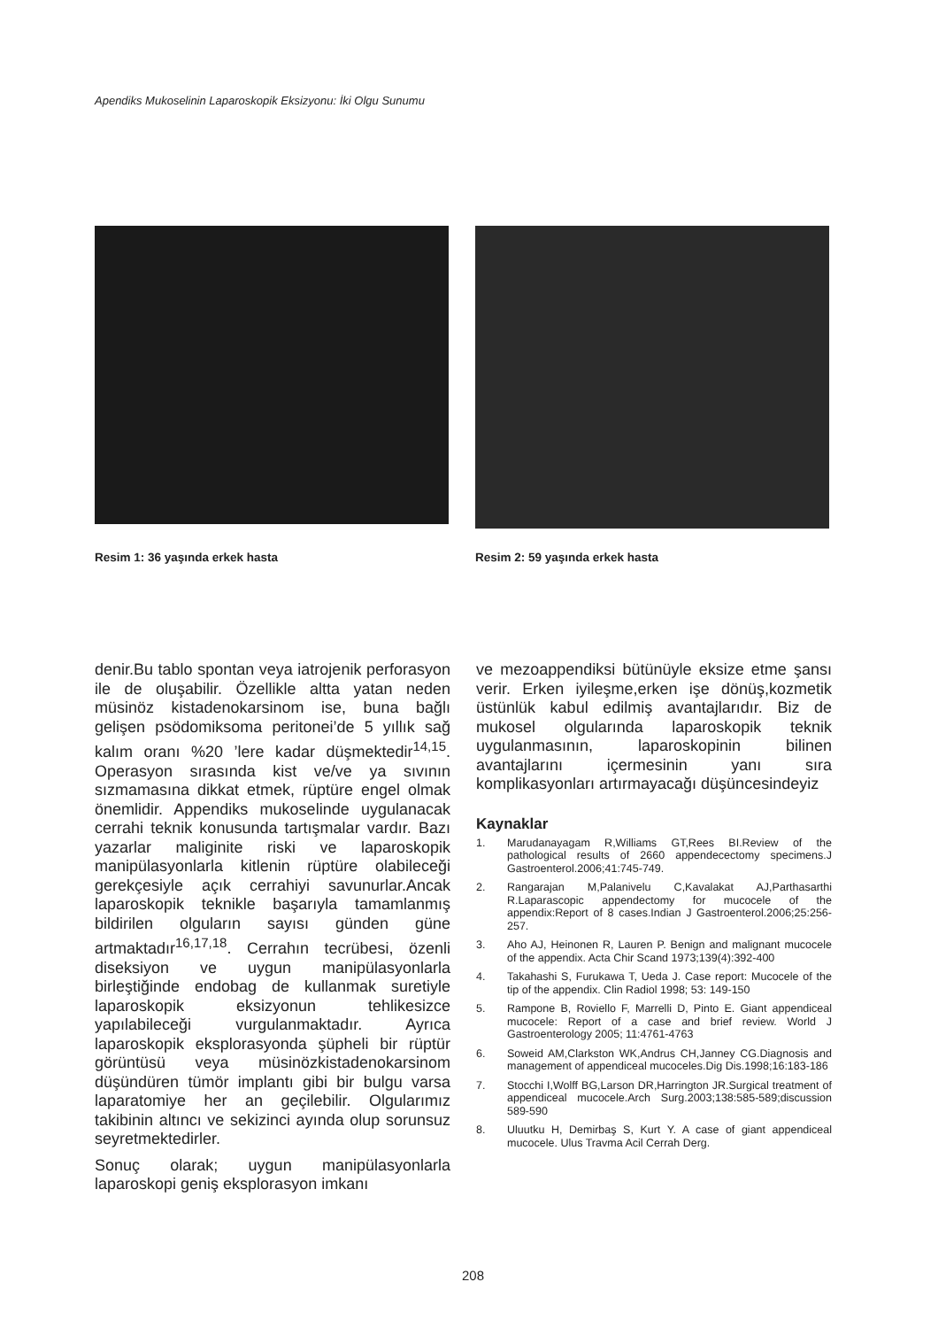Apendiks Mukoselinin Laparoskopik Eksizyonu: İki Olgu Sunumu
Resim 1: 36 yaşında erkek hasta
Resim 2: 59 yaşında erkek hasta
denir.Bu tablo spontan veya iatrojenik perforasyon ile de oluşabilir. Özellikle altta yatan neden müsinöz kistadenokarsinom ise, buna bağlı gelişen psödomiksoma peritonei’de 5 yıllık sağ kalım oranı %20 ’lere kadar düşmektedir<sup>14,15</sup>. Operasyon sırasında kist ve/ve ya sıvının sızmamasına dikkat etmek, rüptüre engel olmak önemlidir. Appendiks mukoselinde uygulanacak cerrahi teknik konusunda tartışmalar vardır. Bazı yazarlar maliginite riski ve laparoskopik manipülasyonlarla kitlenin rüptüre olabileceği gerekçesiyle açık cerrahiyi savunurlar.Ancak laparoskopik teknikle başarıyla tamamlanmış bildirilen olguların sayısı günden güne artmaktadır<sup>16,17,18</sup>. Cerrahın tecrübesi, özenli diseksiyon ve uygun manipülasyonlarla birleştiğinde endobag de kullanmak suretiyle laparoskopik eksizyonun tehlikesizce yapılabileceği vurgulanmaktadır. Ayrıca laparoskopik eksplorasyonda şüpheli bir rüptür görüntüsü veya müsinözkistadenokarsinom düşündüren tümör implantı gibi bir bulgu varsa laparatomiye her an geçilebilir. Olgularımız takibinin altıncı ve sekizinci ayında olup sorunsuz seyretmektedirler.
Sonuç olarak; uygun manipülasyonlarla laparoskopi geniş eksplorasyon imkanı
ve mezoappendiksi bütünüyle eksize etme şansı verir. Erken iyileşme,erken işe dönüş,kozmetik üstünlük kabul edilmiş avantajlarıdır. Biz de mukosel olgularında laparoskopik teknik uygulanmasının, laparoskopinin bilinen avantajlarını içermesinin yanı sıra komplikasyonları artırmayacağı düşüncesindeyiz
Kaynaklar
1. Marudanayagam R,Williams GT,Rees BI.Review of the pathological results of 2660 appendecectomy specimens.J Gastroenterol.2006;41:745-749.
2. Rangarajan M,Palanivelu C,Kavalakat AJ,Parthasarthi R.Laparascopic appendectomy for mucocele of the appendix:Report of 8 cases.Indian J Gastroenterol.2006;25:256-257.
3. Aho AJ, Heinonen R, Lauren P. Benign and malignant mucocele of the appendix. Acta Chir Scand 1973;139(4):392-400
4. Takahashi S, Furukawa T, Ueda J. Case report: Mucocele of the tip of the appendix. Clin Radiol 1998; 53: 149-150
5. Rampone B, Roviello F, Marrelli D, Pinto E. Giant appendiceal mucocele: Report of a case and brief review. World J Gastroenterology 2005; 11:4761-4763
6. Soweid AM,Clarkston WK,Andrus CH,Janney CG.Diagnosis and management of appendiceal mucoceles.Dig Dis.1998;16:183-186
7. Stocchi I,Wolff BG,Larson DR,Harrington JR.Surgical treatment of appendiceal mucocele.Arch Surg.2003;138:585-589;discussion 589-590
8. Uluutku H, Demirbaş S, Kurt Y. A case of giant appendiceal mucocele. Ulus Travma Acil Cerrah Derg.
208